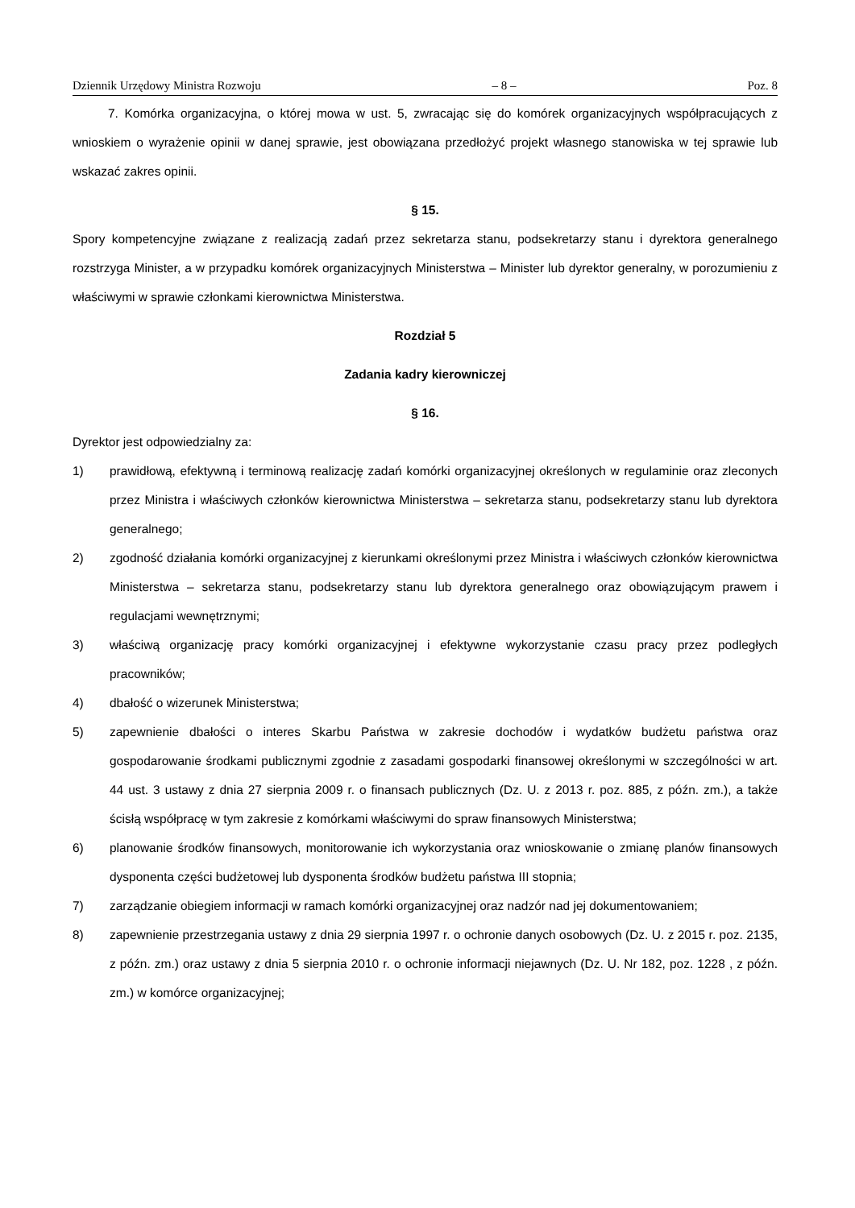Dziennik Urzędowy Ministra Rozwoju – 8 – Poz. 8
7. Komórka organizacyjna, o której mowa w ust. 5, zwracając się do komórek organizacyjnych współpracujących z wnioskiem o wyrażenie opinii w danej sprawie, jest obowiązana przedłożyć projekt własnego stanowiska w tej sprawie lub wskazać zakres opinii.
§ 15.
Spory kompetencyjne związane z realizacją zadań przez sekretarza stanu, podsekretarzy stanu i dyrektora generalnego rozstrzyga Minister, a w przypadku komórek organizacyjnych Ministerstwa – Minister lub dyrektor generalny, w porozumieniu z właściwymi w sprawie członkami kierownictwa Ministerstwa.
Rozdział 5
Zadania kadry kierowniczej
§ 16.
Dyrektor jest odpowiedzialny za:
1) prawidłową, efektywną i terminową realizację zadań komórki organizacyjnej określonych w regulaminie oraz zleconych przez Ministra i właściwych członków kierownictwa Ministerstwa – sekretarza stanu, podsekretarzy stanu lub dyrektora generalnego;
2) zgodność działania komórki organizacyjnej z kierunkami określonymi przez Ministra i właściwych członków kierownictwa Ministerstwa – sekretarza stanu, podsekretarzy stanu lub dyrektora generalnego oraz obowiązującym prawem i regulacjami wewnętrznymi;
3) właściwą organizację pracy komórki organizacyjnej i efektywne wykorzystanie czasu pracy przez podległych pracowników;
4) dbałość o wizerunek Ministerstwa;
5) zapewnienie dbałości o interes Skarbu Państwa w zakresie dochodów i wydatków budżetu państwa oraz gospodarowanie środkami publicznymi zgodnie z zasadami gospodarki finansowej określonymi w szczególności w art. 44 ust. 3 ustawy z dnia 27 sierpnia 2009 r. o finansach publicznych (Dz. U. z 2013 r. poz. 885, z późn. zm.), a także ścisłą współpracę w tym zakresie z komórkami właściwymi do spraw finansowych Ministerstwa;
6) planowanie środków finansowych, monitorowanie ich wykorzystania oraz wnioskowanie o zmianę planów finansowych dysponenta części budżetowej lub dysponenta środków budżetu państwa III stopnia;
7) zarządzanie obiegiem informacji w ramach komórki organizacyjnej oraz nadzór nad jej dokumentowaniem;
8) zapewnienie przestrzegania ustawy z dnia 29 sierpnia 1997 r. o ochronie danych osobowych (Dz. U. z 2015 r. poz. 2135, z późn. zm.) oraz ustawy z dnia 5 sierpnia 2010 r. o ochronie informacji niejawnych (Dz. U. Nr 182, poz. 1228 , z późn. zm.) w komórce organizacyjnej;